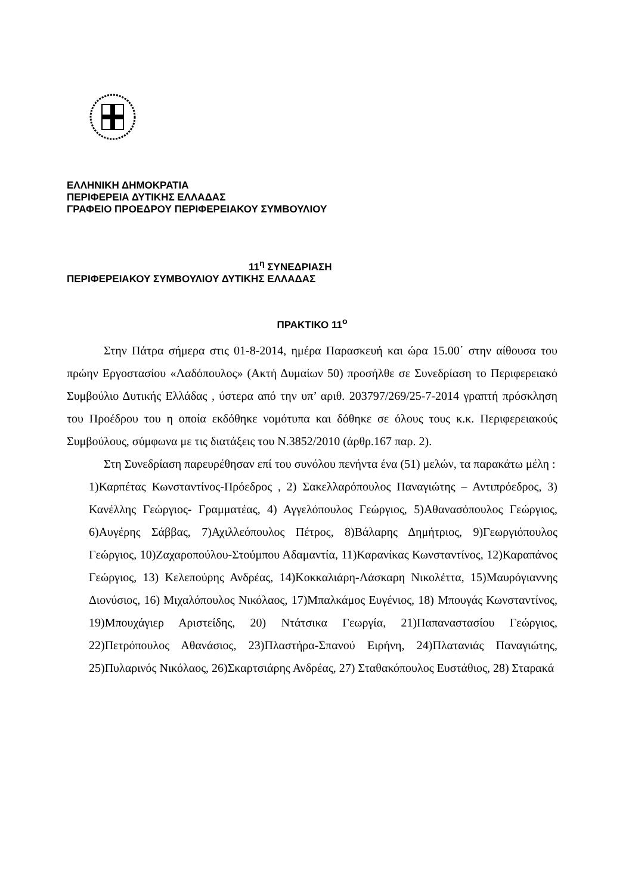ΕΛΛΗΝΙΚΗ ΔΗΜΟΚΡΑΤΙΑ
ΠΕΡΙΦΕΡΕΙΑ ΔΥΤΙΚΗΣ ΕΛΛΑΔΑΣ
ΓΡΑΦΕΙΟ ΠΡΟΕΔΡΟΥ ΠΕΡΙΦΕΡΕΙΑΚΟΥ ΣΥΜΒΟΥΛΙΟΥ
11<sup>η</sup> ΣΥΝΕΔΡΙΑΣΗ
ΠΕΡΙΦΕΡΕΙΑΚΟΥ ΣΥΜΒΟΥΛΙΟΥ ΔΥΤΙΚΗΣ ΕΛΛΑΔΑΣ
ΠΡΑΚΤΙΚΟ 11<sup>ο</sup>
Στην Πάτρα σήμερα στις 01-8-2014, ημέρα Παρασκευή και ώρα 15.00΄ στην αίθουσα του πρώην Εργοστασίου «Λαδόπουλος» (Ακτή Δυμαίων 50) προσήλθε σε Συνεδρίαση το Περιφερειακό Συμβούλιο Δυτικής Ελλάδας , ύστερα από την υπ’ αριθ. 203797/269/25-7-2014 γραπτή πρόσκληση του Προέδρου του η οποία εκδόθηκε νομότυπα και δόθηκε σε όλους τους κ.κ. Περιφερειακούς Συμβούλους, σύμφωνα με τις διατάξεις του Ν.3852/2010 (άρθρ.167 παρ. 2).
Στη Συνεδρίαση παρευρέθησαν επί του συνόλου πενήντα ένα (51) μελών, τα παρακάτω μέλη :
1)Καρπέτας Κωνσταντίνος-Πρόεδρος , 2) Σακελλαρόπουλος Παναγιώτης – Αντιπρόεδρος, 3) Κανέλλης Γεώργιος- Γραμματέας, 4) Αγγελόπουλος Γεώργιος, 5)Αθανασόπουλος Γεώργιος, 6)Αυγέρης Σάββας, 7)Αχιλλεόπουλος Πέτρος, 8)Βάλαρης Δημήτριος, 9)Γεωργιόπουλος Γεώργιος, 10)Ζαχαροπούλου-Στούμπου Αδαμαντία, 11)Καρανίκας Κωνσταντίνος, 12)Καραπάνος Γεώργιος, 13) Κελεπούρης Ανδρέας, 14)Κοκκαλιάρη-Λάσκαρη Νικολέττα, 15)Μαυρόγιαννης Διονύσιος, 16) Μιχαλόπουλος Νικόλαος, 17)Μπαλκάμος Ευγένιος, 18) Μπουγάς Κωνσταντίνος, 19)Μπουχάγιερ Αριστείδης, 20) Ντάτσικα Γεωργία, 21)Παπαναστασίου Γεώργιος, 22)Πετρόπουλος Αθανάσιος, 23)Πλαστήρα-Σπανού Ειρήνη, 24)Πλατανιάς Παναγιώτης, 25)Πυλαρινός Νικόλαος, 26)Σκαρτσιάρης Ανδρέας, 27) Σταθακόπουλος Ευστάθιος, 28) Σταρακά